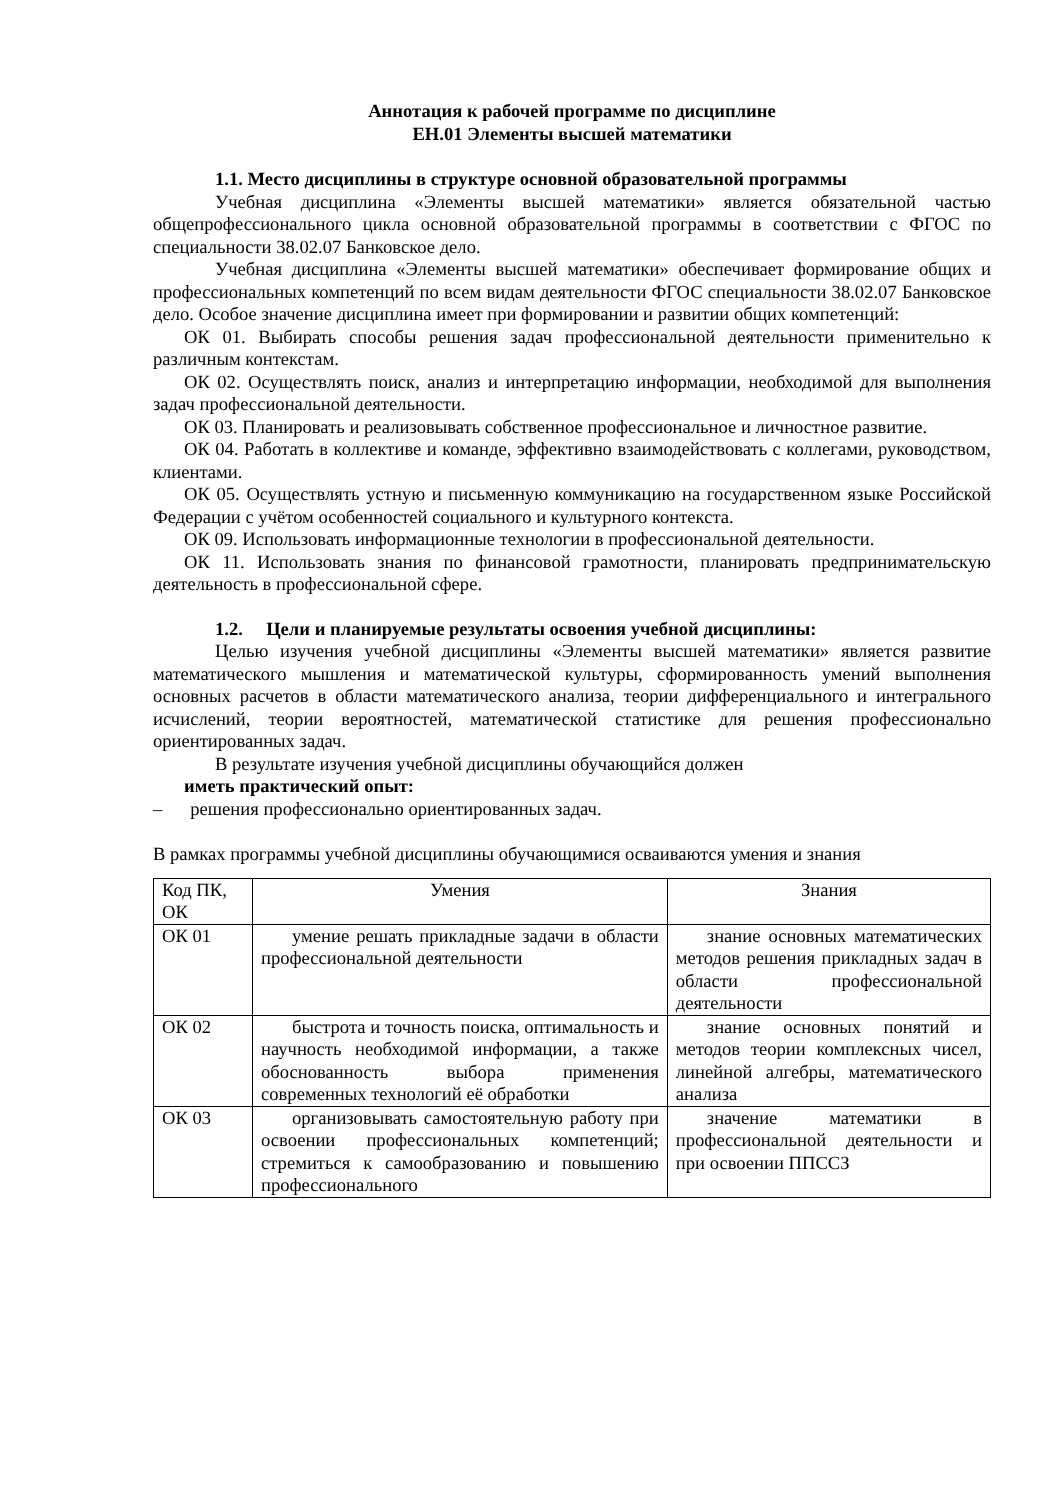Аннотация к рабочей программе по дисциплине
ЕН.01 Элементы высшей математики
1.1. Место дисциплины в структуре основной образовательной программы
Учебная дисциплина «Элементы высшей математики» является обязательной частью общепрофессионального цикла основной образовательной программы в соответствии с ФГОС по специальности 38.02.07 Банковское дело.
Учебная дисциплина «Элементы высшей математики» обеспечивает формирование общих и профессиональных компетенций по всем видам деятельности ФГОС специальности 38.02.07 Банковское дело. Особое значение дисциплина имеет при формировании и развитии общих компетенций:
ОК 01. Выбирать способы решения задач профессиональной деятельности применительно к различным контекстам.
ОК 02. Осуществлять поиск, анализ и интерпретацию информации, необходимой для выполнения задач профессиональной деятельности.
ОК 03. Планировать и реализовывать собственное профессиональное и личностное развитие.
ОК 04. Работать в коллективе и команде, эффективно взаимодействовать с коллегами, руководством, клиентами.
ОК 05. Осуществлять устную и письменную коммуникацию на государственном языке Российской Федерации с учётом особенностей социального и культурного контекста.
ОК 09. Использовать информационные технологии в профессиональной деятельности.
ОК 11. Использовать знания по финансовой грамотности, планировать предпринимательскую деятельность в профессиональной сфере.
1.2. Цели и планируемые результаты освоения учебной дисциплины:
Целью изучения учебной дисциплины «Элементы высшей математики» является развитие математического мышления и математической культуры, сформированность умений выполнения основных расчетов в области математического анализа, теории дифференциального и интегрального исчислений, теории вероятностей, математической статистике для решения профессионально ориентированных задач.
В результате изучения учебной дисциплины обучающийся должен
иметь практический опыт:
– решения профессионально ориентированных задач.
В рамках программы учебной дисциплины обучающимися осваиваются умения и знания
| Код ПК, ОК | Умения | Знания |
| ОК 01 | умение решать прикладные задачи в области профессиональной деятельности | знание основных математических методов решения прикладных задач в области профессиональной деятельности |
| ОК 02 | быстрота и точность поиска, оптимальность и научность необходимой информации, а также обоснованность выбора применения современных технологий её обработки | знание основных понятий и методов теории комплексных чисел, линейной алгебры, математического анализа |
| ОК 03 | организовывать самостоятельную работу при освоении профессиональных компетенций; стремиться к самообразованию и повышению профессионального | значение математики в профессиональной деятельности и при освоении ППССЗ |